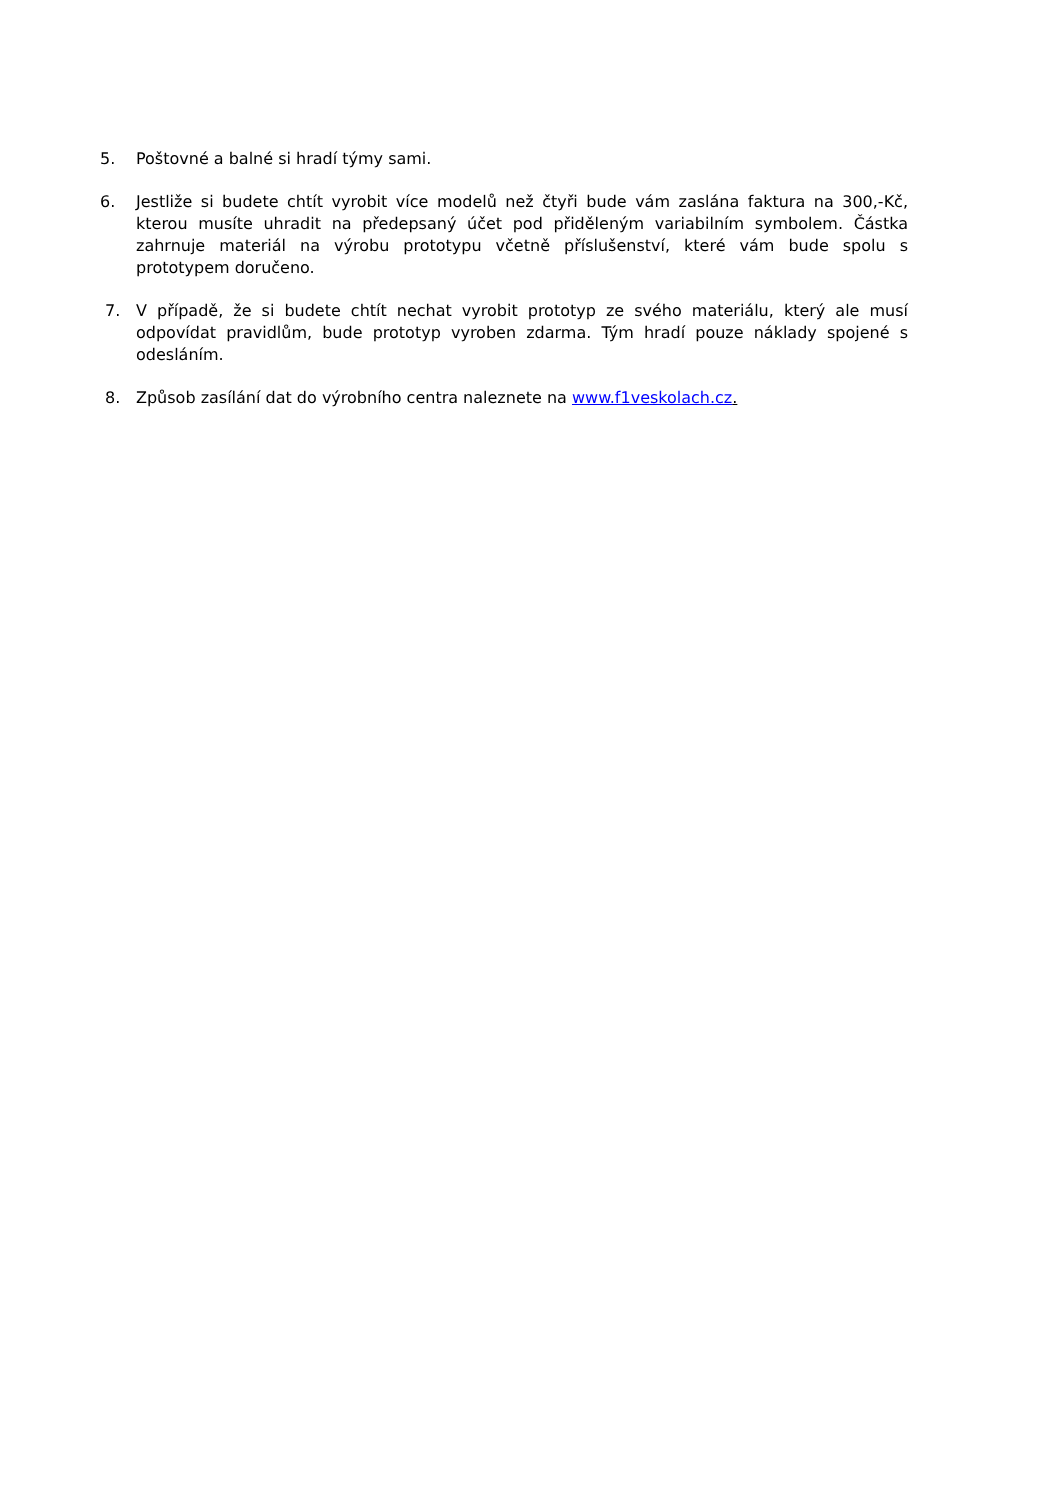5. Poštovné a balné si hradí týmy sami.
6. Jestliže si budete chtít vyrobit více modelů než čtyři bude vám zaslána faktura na 300,-Kč, kterou musíte uhradit na předepsaný účet pod přiděleným variabilním symbolem. Částka zahrnuje materiál na výrobu prototypu včetně příslušenství, které vám bude spolu s prototypem doručeno.
7. V případě, že si budete chtít nechat vyrobit prototyp ze svého materiálu, který ale musí odpovídat pravidlům, bude prototyp vyroben zdarma. Tým hradí pouze náklady spojené s odesláním.
8. Způsob zasílání dat do výrobního centra naleznete na www.f1veskolach.cz.